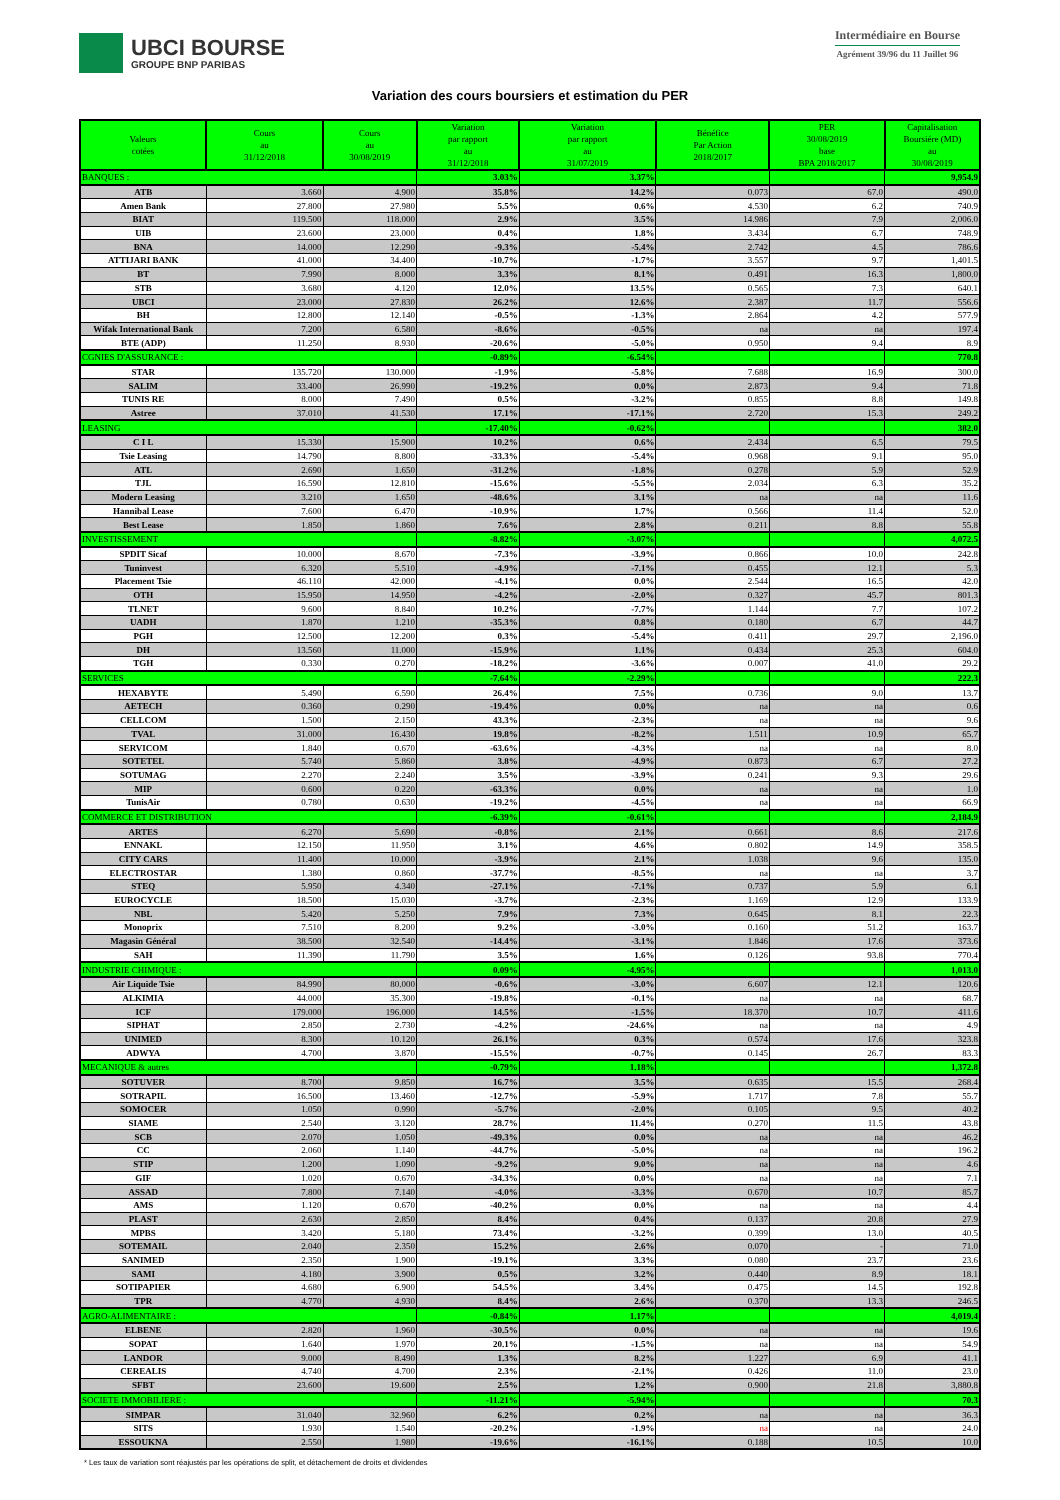UBCI BOURSE
GROUPE BNP PARIBAS
Intermédiaire en Bourse
Agrément 39/96 du 11 Juillet 96
Variation des cours boursiers et estimation du PER
| Valeurs cotées | Cours au 31/12/2018 | Cours au 30/08/2019 | Variation par rapport au 31/12/2018 | Variation par rapport au 31/07/2019 | Bénéfice Par Action 2018/2017 | PER 30/08/2019 base BPA 2018/2017 | Capitalisation Boursiére (MD) au 30/08/2019 |
| --- | --- | --- | --- | --- | --- | --- | --- |
| BANQUES : | | | 3.03% | 3.37% | | | 9,954.9 |
| ATB | 3.660 | 4.900 | 35.8% | 14.2% | 0.073 | 67.0 | 490.0 |
| Amen Bank | 27.800 | 27.980 | 5.5% | 0.6% | 4.530 | 6.2 | 740.9 |
| BIAT | 119.500 | 118.000 | 2.9% | 3.5% | 14.986 | 7.9 | 2,006.0 |
| UIB | 23.600 | 23.000 | 0.4% | 1.8% | 3.434 | 6.7 | 748.9 |
| BNA | 14.000 | 12.290 | -9.3% | -5.4% | 2.742 | 4.5 | 786.6 |
| ATTIJARI BANK | 41.000 | 34.400 | -10.7% | -1.7% | 3.557 | 9.7 | 1,401.5 |
| BT | 7.990 | 8.000 | 3.3% | 8.1% | 0.491 | 16.3 | 1,800.0 |
| STB | 3.680 | 4.120 | 12.0% | 13.5% | 0.565 | 7.3 | 640.1 |
| UBCI | 23.000 | 27.830 | 26.2% | 12.6% | 2.387 | 11.7 | 556.6 |
| BH | 12.800 | 12.140 | -0.5% | -1.3% | 2.864 | 4.2 | 577.9 |
| Wifak International Bank | 7.200 | 6.580 | -8.6% | -0.5% | na | na | 197.4 |
| BTE (ADP) | 11.250 | 8.930 | -20.6% | -5.0% | 0.950 | 9.4 | 8.9 |
| CGNIES D'ASSURANCE : | | | -0.89% | -6.54% | | | 770.8 |
| STAR | 135.720 | 130.000 | -1.9% | -5.8% | 7.688 | 16.9 | 300.0 |
| SALIM | 33.400 | 26.990 | -19.2% | 0.0% | 2.873 | 9.4 | 71.8 |
| TUNIS RE | 8.000 | 7.490 | 0.5% | -3.2% | 0.855 | 8.8 | 149.8 |
| Astree | 37.010 | 41.530 | 17.1% | -17.1% | 2.720 | 15.3 | 249.2 |
| LEASING | | | -17.40% | -0.62% | | | 382.0 |
| C I L | 15.330 | 15.900 | 10.2% | 0.6% | 2.434 | 6.5 | 79.5 |
| Tsie Leasing | 14.790 | 8.800 | -33.3% | -5.4% | 0.968 | 9.1 | 95.0 |
| ATL | 2.690 | 1.650 | -31.2% | -1.8% | 0.278 | 5.9 | 52.9 |
| TJL | 16.590 | 12.810 | -15.6% | -5.5% | 2.034 | 6.3 | 35.2 |
| Modern Leasing | 3.210 | 1.650 | -48.6% | 3.1% | na | na | 11.6 |
| Hannibal Lease | 7.600 | 6.470 | -10.9% | 1.7% | 0.566 | 11.4 | 52.0 |
| Best Lease | 1.850 | 1.860 | 7.6% | 2.8% | 0.211 | 8.8 | 55.8 |
| INVESTISSEMENT | | | -8.82% | -3.07% | | | 4,072.5 |
| SPDIT Sicaf | 10.000 | 8.670 | -7.3% | -3.9% | 0.866 | 10.0 | 242.8 |
| Tuninvest | 6.320 | 5.510 | -4.9% | -7.1% | 0.455 | 12.1 | 5.3 |
| Placement Tsie | 46.110 | 42.000 | -4.1% | 0.0% | 2.544 | 16.5 | 42.0 |
| OTH | 15.950 | 14.950 | -4.2% | -2.0% | 0.327 | 45.7 | 801.3 |
| TLNET | 9.600 | 8.840 | 10.2% | -7.7% | 1.144 | 7.7 | 107.2 |
| UADH | 1.870 | 1.210 | -35.3% | 0.8% | 0.180 | 6.7 | 44.7 |
| PGH | 12.500 | 12.200 | 0.3% | -5.4% | 0.411 | 29.7 | 2,196.0 |
| DH | 13.560 | 11.000 | -15.9% | 1.1% | 0.434 | 25.3 | 604.0 |
| TGH | 0.330 | 0.270 | -18.2% | -3.6% | 0.007 | 41.0 | 29.2 |
| SERVICES | | | -7.64% | -2.29% | | | 222.3 |
| HEXABYTE | 5.490 | 6.590 | 26.4% | 7.5% | 0.736 | 9.0 | 13.7 |
| AETECH | 0.360 | 0.290 | -19.4% | 0.0% | na | na | 0.6 |
| CELLCOM | 1.500 | 2.150 | 43.3% | -2.3% | na | na | 9.6 |
| TVAL | 31.000 | 16.430 | 19.8% | -8.2% | 1.511 | 10.9 | 65.7 |
| SERVICOM | 1.840 | 0.670 | -63.6% | -4.3% | na | na | 8.0 |
| SOTETEL | 5.740 | 5.860 | 3.8% | -4.9% | 0.873 | 6.7 | 27.2 |
| SOTUMAG | 2.270 | 2.240 | 3.5% | -3.9% | 0.241 | 9.3 | 29.6 |
| MIP | 0.600 | 0.220 | -63.3% | 0.0% | na | na | 1.0 |
| TunisAir | 0.780 | 0.630 | -19.2% | -4.5% | na | na | 66.9 |
| COMMERCE ET DISTRIBUTION | | | -6.39% | -0.61% | | | 2,184.9 |
| ARTES | 6.270 | 5.690 | -0.8% | 2.1% | 0.661 | 8.6 | 217.6 |
| ENNAKL | 12.150 | 11.950 | 3.1% | 4.6% | 0.802 | 14.9 | 358.5 |
| CITY CARS | 11.400 | 10.000 | -3.9% | 2.1% | 1.038 | 9.6 | 135.0 |
| ELECTROSTAR | 1.380 | 0.860 | -37.7% | -8.5% | na | na | 3.7 |
| STEQ | 5.950 | 4.340 | -27.1% | -7.1% | 0.737 | 5.9 | 6.1 |
| EUROCYCLE | 18.500 | 15.030 | -3.7% | -2.3% | 1.169 | 12.9 | 133.9 |
| NBL | 5.420 | 5.250 | 7.9% | 7.3% | 0.645 | 8.1 | 22.3 |
| Monoprix | 7.510 | 8.200 | 9.2% | -3.0% | 0.160 | 51.2 | 163.7 |
| Magasin Général | 38.500 | 32.540 | -14.4% | -3.1% | 1.846 | 17.6 | 373.6 |
| SAH | 11.390 | 11.790 | 3.5% | 1.6% | 0.126 | 93.8 | 770.4 |
| INDUSTRIE CHIMIQUE : | | | 0.09% | -4.95% | | | 1,013.0 |
| Air Liquide Tsie | 84.990 | 80.000 | -0.6% | -3.0% | 6.607 | 12.1 | 120.6 |
| ALKIMIA | 44.000 | 35.300 | -19.8% | -0.1% | na | na | 68.7 |
| ICF | 179.000 | 196.000 | 14.5% | -1.5% | 18.370 | 10.7 | 411.6 |
| SIPHAT | 2.850 | 2.730 | -4.2% | -24.6% | na | na | 4.9 |
| UNIMED | 8.300 | 10.120 | 26.1% | 0.3% | 0.574 | 17.6 | 323.8 |
| ADWYA | 4.700 | 3.870 | -15.5% | -0.7% | 0.145 | 26.7 | 83.3 |
| MECANIQUE & autres | | | -0.79% | 1.18% | | | 1,372.8 |
| SOTUVER | 8.700 | 9.850 | 16.7% | 3.5% | 0.635 | 15.5 | 268.4 |
| SOTRAPIL | 16.500 | 13.460 | -12.7% | -5.9% | 1.717 | 7.8 | 55.7 |
| SOMOCER | 1.050 | 0.990 | -5.7% | -2.0% | 0.105 | 9.5 | 40.2 |
| SIAME | 2.540 | 3.120 | 28.7% | 11.4% | 0.270 | 11.5 | 43.8 |
| SCB | 2.070 | 1.050 | -49.3% | 0.0% | na | na | 46.2 |
| CC | 2.060 | 1.140 | -44.7% | -5.0% | na | na | 196.2 |
| STIP | 1.200 | 1.090 | -9.2% | 9.0% | na | na | 4.6 |
| GIF | 1.020 | 0.670 | -34.3% | 0.0% | na | na | 7.1 |
| ASSAD | 7.800 | 7.140 | -4.0% | -3.3% | 0.670 | 10.7 | 85.7 |
| AMS | 1.120 | 0.670 | -40.2% | 0.0% | na | na | 4.4 |
| PLAST | 2.630 | 2.850 | 8.4% | 0.4% | 0.137 | 20.8 | 27.9 |
| MPBS | 3.420 | 5.180 | 73.4% | -3.2% | 0.399 | 13.0 | 40.5 |
| SOTEMAIL | 2.040 | 2.350 | 15.2% | 2.6% | 0.070 | - | 71.0 |
| SANIMED | 2.350 | 1.900 | -19.1% | 3.3% | 0.080 | 23.7 | 23.6 |
| SAMI | 4.180 | 3.900 | 0.5% | 3.2% | 0.440 | 8.9 | 18.1 |
| SOTIPAPIER | 4.680 | 6.900 | 54.5% | 3.4% | 0.475 | 14.5 | 192.8 |
| TPR | 4.770 | 4.930 | 8.4% | 2.6% | 0.370 | 13.3 | 246.5 |
| AGRO-ALIMENTAIRE : | | | -0.84% | 1.17% | | | 4,019.4 |
| ELBENE | 2.820 | 1.960 | -30.5% | 0.0% | na | na | 19.6 |
| SOPAT | 1.640 | 1.970 | 20.1% | -1.5% | na | na | 54.9 |
| LANDOR | 9.000 | 8.490 | 1.3% | 8.2% | 1.227 | 6.9 | 41.1 |
| CEREALIS | 4.740 | 4.700 | 2.3% | -2.1% | 0.426 | 11.0 | 23.0 |
| SFBT | 23.600 | 19.600 | 2.5% | 1.2% | 0.900 | 21.8 | 3,880.8 |
| SOCIETE IMMOBILIERE : | | | -11.21% | -5.94% | | | 70.3 |
| SIMPAR | 31.040 | 32.960 | 6.2% | 0.2% | na | na | 36.3 |
| SITS | 1.930 | 1.540 | -20.2% | -1.9% | na | na | 24.0 |
| ESSOUKNA | 2.550 | 1.980 | -19.6% | -16.1% | 0.188 | 10.5 | 10.0 |
* Les taux de variation sont réajustés par les opérations de split, et détachement de droits et dividendes